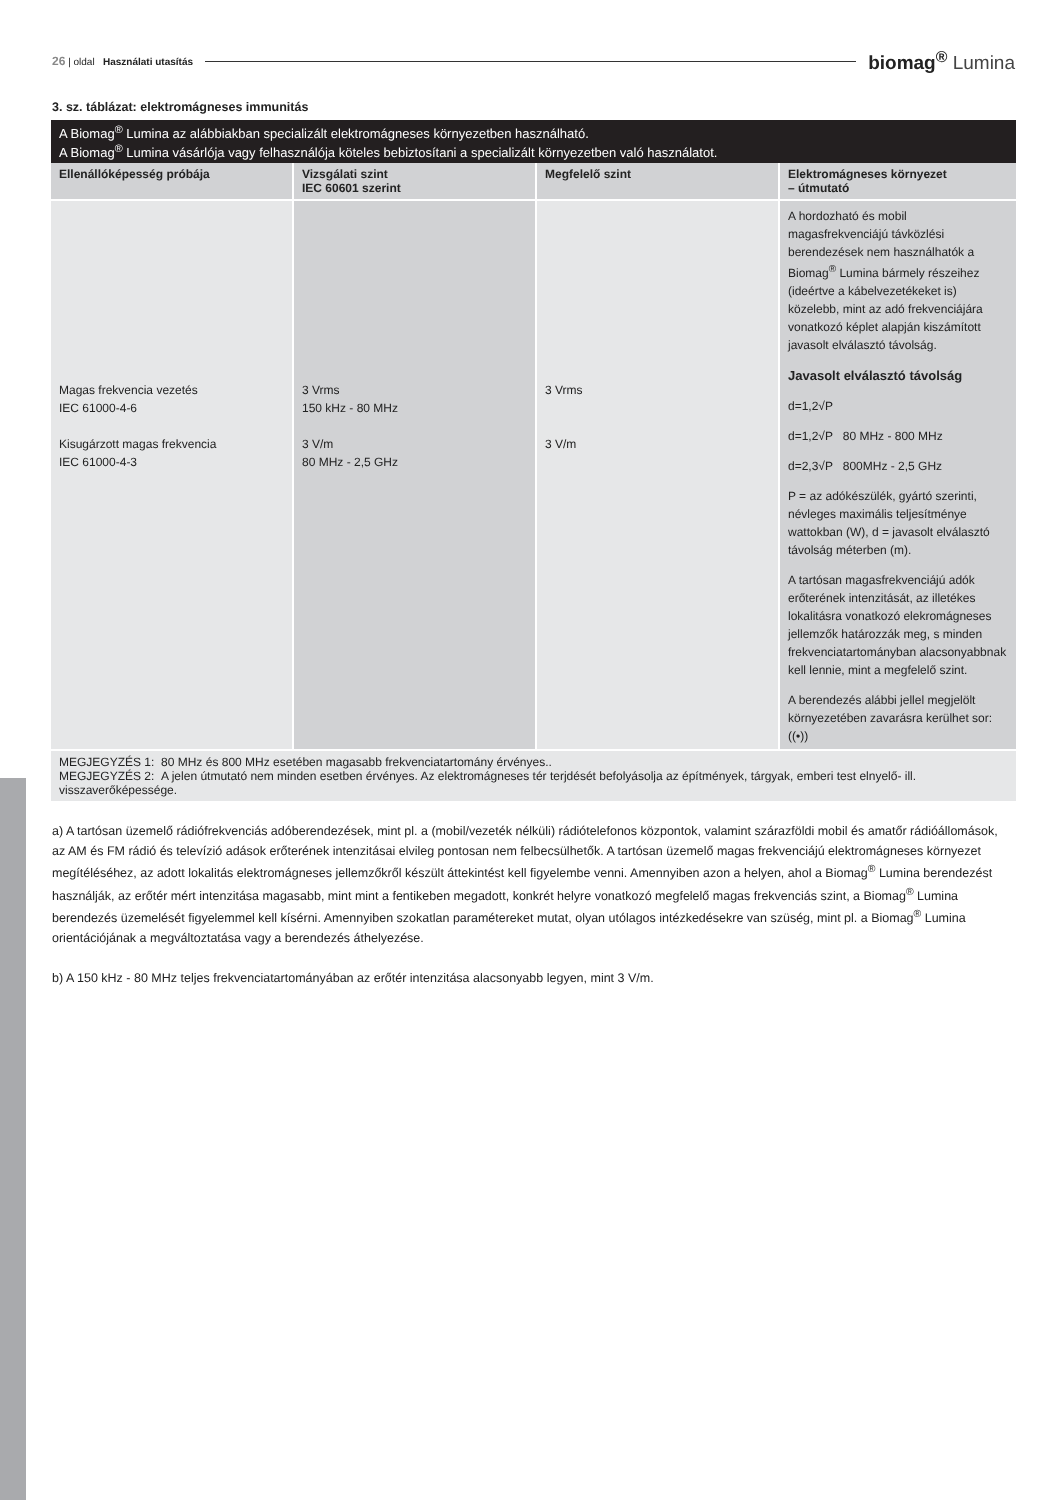26 | oldal Használati utasítás
biomag<sup>®</sup> Lumina
3. sz. táblázat: elektromágneses immunitás
| A Biomag<sup>®</sup> Lumina az alábbiakban specializált elektromágneses környezetben használható. A Biomag<sup>®</sup> Lumina vásárlója vagy felhasználója köteles bebiztosítani a specializált környezetben való használatot. | | | |
| Ellenállóképesség próbája | Vizsgálati szint IEC 60601 szerint | Megfelelő szint | Elektromágneses környezet – útmutató |
| Magas frekvencia vezetés IEC 61000-4-6 Kisugárzott magas frekvencia IEC 61000-4-3 | 3 Vrms 150 kHz - 80 MHz 3 V/m 80 MHz - 2,5 GHz | 3 Vrms 3 V/m | A hordozható és mobil magasfrekvenciájú távközlési berendezések nem használhatók a Biomag<sup>®</sup> Lumina bármely részeihez (ideértve a kábelvezetékeket is) közelebb, mint az adó frekvenciájára vonatkozó képlet alapján kiszámított javasolt elválasztó távolság. Javasolt elválasztó távolság d=1,2√P d=1,2√P 80 MHz - 800 MHz d=2,3√P 800MHz - 2,5 GHz P = az adókészülék, gyártó szerinti, névleges maximális teljesítménye wattokban (W), d = javasolt elválasztó távolság méterben (m). A tartósan magasfrekvenciájú adók erőterének intenzitását, az illetékes lokalitásra vonatkozó elekromágneses jellemzők határozzák meg, s minden frekvenciatartományban alacsonyabbnak kell lennie, mint a megfelelő szint. A berendezés alábbi jellel megjelölt környezetében zavarásra kerülhet sor: ((•)) |
| MEGJEGYZÉS 1: 80 MHz és 800 MHz esetében magasabb frekvenciatartomány érvényes.. MEGJEGYZÉS 2: A jelen útmutató nem minden esetben érvényes. Az elektromágneses tér terjdését befolyásolja az építmények, tárgyak, emberi test elnyelő- ill. visszaverőképessége. | | | |
a) A tartósan üzemelő rádiófrekvenciás adóberendezések, mint pl. a (mobil/vezeték nélküli) rádiótelefonos központok, valamint szárazföldi mobil és amatőr rádióállomások, az AM és FM rádió és televízió adások erőterének intenzitásai elvileg pontosan nem felbecsülhetők. A tartósan üzemelő magas frekvenciájú elektromágneses környezet megítéléséhez, az adott lokalitás elektromágneses jellemzőkről készült áttekintést kell figyelembe venni. Amennyiben azon a helyen, ahol a Biomag<sup>®</sup> Lumina berendezést használják, az erőtér mért intenzitása magasabb, mint mint a fentikeben megadott, konkrét helyre vonatkozó megfelelő magas frekvenciás szint, a Biomag<sup>®</sup> Lumina berendezés üzemelését figyelemmel kell kísérni. Amennyiben szokatlan paramétereket mutat, olyan utólagos intézkedésekre van szüség, mint pl. a Biomag<sup>®</sup> Lumina orientációjának a megváltoztatása vagy a berendezés áthelyezése.
b) A 150 kHz - 80 MHz teljes frekvenciatartományában az erőtér intenzitása alacsonyabb legyen, mint 3 V/m.